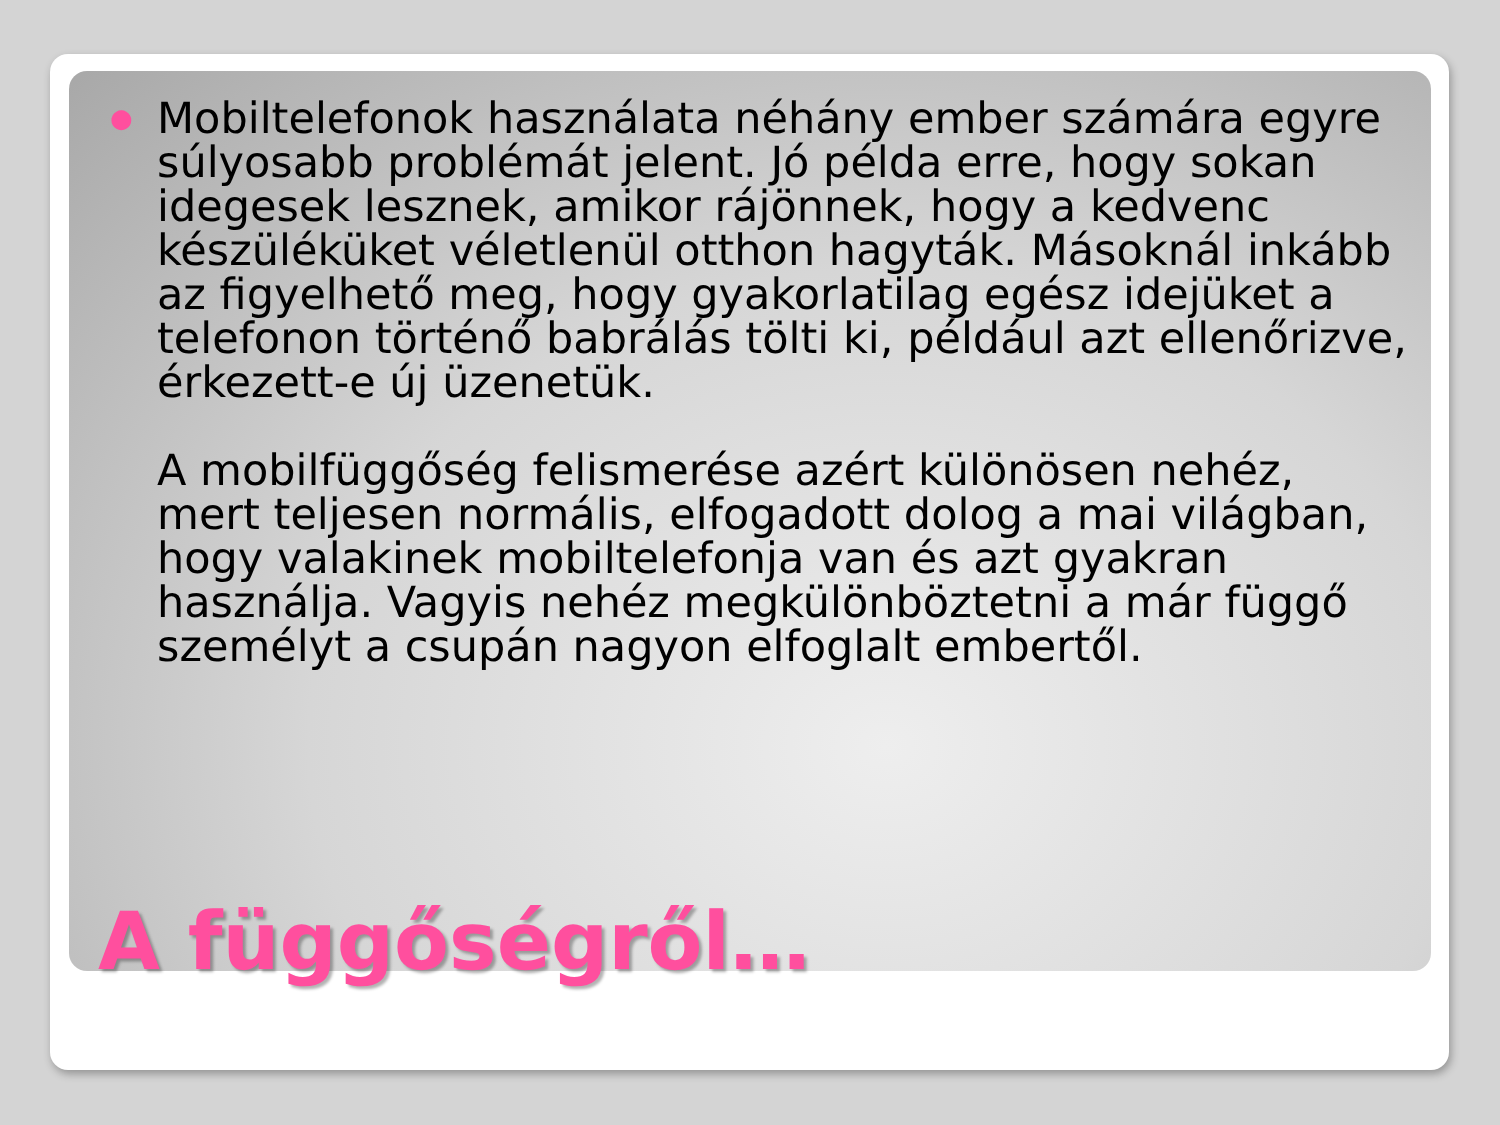●
Mobiltelefonok használata néhány ember számára egyre súlyosabb problémát jelent. Jó példa erre, hogy sokan idegesek lesznek, amikor rájönnek, hogy a kedvenc készüléküket véletlenül otthon hagyták. Másoknál inkább az figyelhető meg, hogy gyakorlatilag egész idejüket a telefonon történő babrálás tölti ki, például azt ellenőrizve, érkezett-e új üzenetük.
A mobilfüggőség felismerése azért különösen nehéz, mert teljesen normális, elfogadott dolog a mai világban, hogy valakinek mobiltelefonja van és azt gyakran használja. Vagyis nehéz megkülönböztetni a már függő személyt a csupán nagyon elfoglalt embertől.
A függőségről…